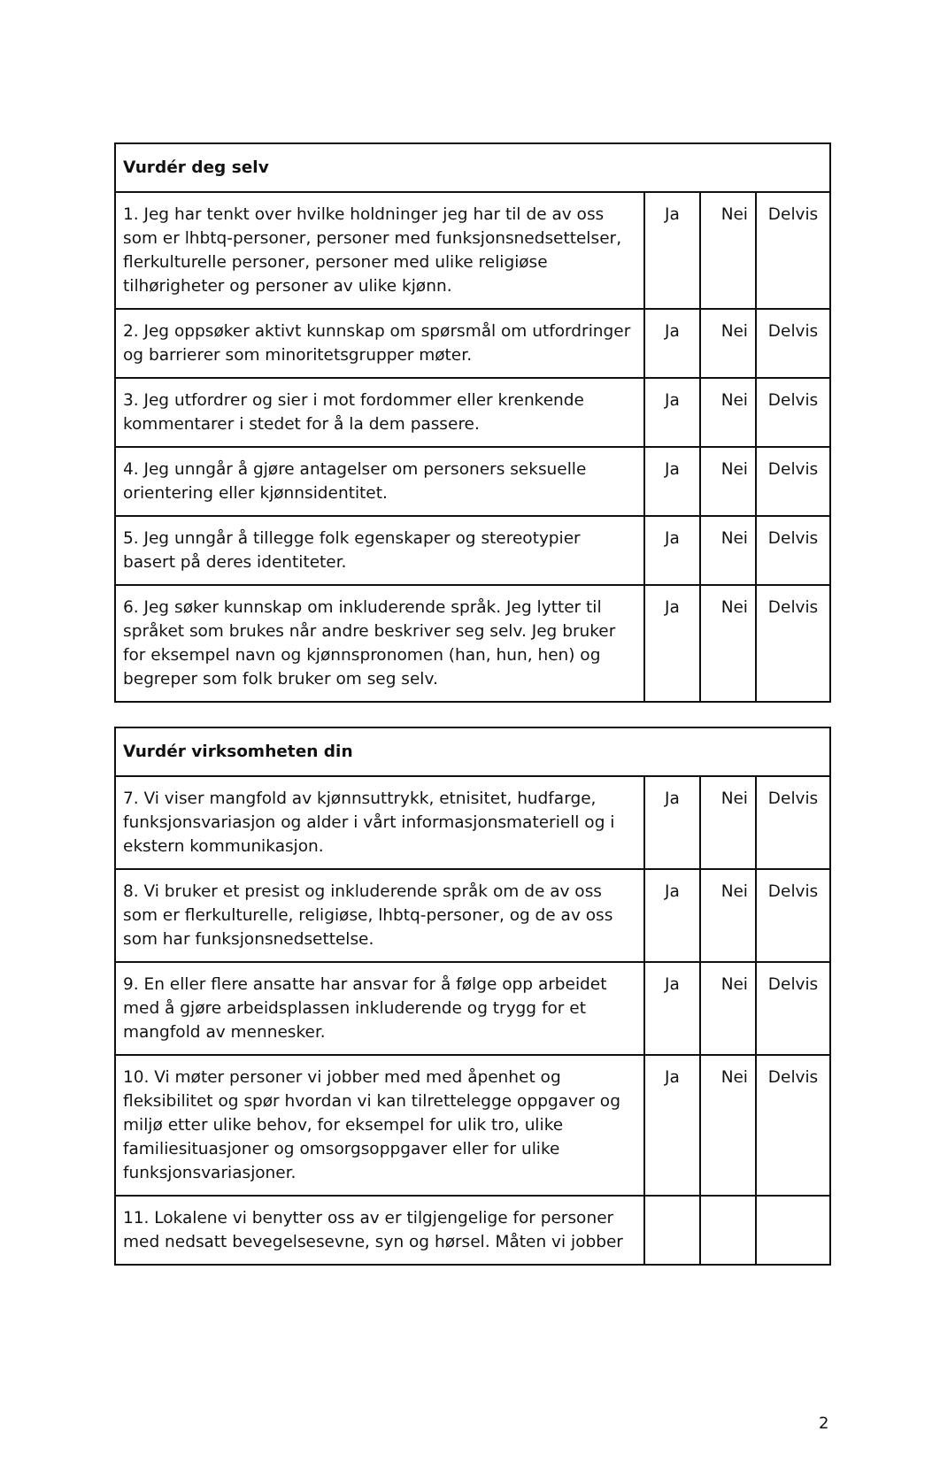| Vurdér deg selv | | | |
| --- | --- | --- | --- |
| 1. Jeg har tenkt over hvilke holdninger jeg har til de av oss som er lhbtq-personer, personer med funksjonsnedsettelser, flerkulturelle personer, personer med ulike religiøse tilhørigheter og personer av ulike kjønn. | Ja | Nei | Delvis |
| 2. Jeg oppsøker aktivt kunnskap om spørsmål om utfordringer og barrierer som minoritetsgrupper møter. | Ja | Nei | Delvis |
| 3. Jeg utfordrer og sier i mot fordommer eller krenkende kommentarer i stedet for å la dem passere. | Ja | Nei | Delvis |
| 4. Jeg unngår å gjøre antagelser om personers seksuelle orientering eller kjønnsidentitet. | Ja | Nei | Delvis |
| 5. Jeg unngår å tillegge folk egenskaper og stereotypier basert på deres identiteter. | Ja | Nei | Delvis |
| 6. Jeg søker kunnskap om inkluderende språk. Jeg lytter til språket som brukes når andre beskriver seg selv. Jeg bruker for eksempel navn og kjønnspronomen (han, hun, hen) og begreper som folk bruker om seg selv. | Ja | Nei | Delvis |
| Vurdér virksomheten din | | | |
| --- | --- | --- | --- |
| 7. Vi viser mangfold av kjønnsuttrykk, etnisitet, hudfarge, funksjonsvariasjon og alder i vårt informasjonsmateriell og i ekstern kommunikasjon. | Ja | Nei | Delvis |
| 8. Vi bruker et presist og inkluderende språk om de av oss som er flerkulturelle, religiøse, lhbtq-personer, og de av oss som har funksjonsnedsettelse. | Ja | Nei | Delvis |
| 9. En eller flere ansatte har ansvar for å følge opp arbeidet med å gjøre arbeidsplassen inkluderende og trygg for et mangfold av mennesker. | Ja | Nei | Delvis |
| 10. Vi møter personer vi jobber med med åpenhet og fleksibilitet og spør hvordan vi kan tilrettelegge oppgaver og miljø etter ulike behov, for eksempel for ulik tro, ulike familiesituasjoner og omsorgsoppgaver eller for ulike funksjonsvariasjoner. | Ja | Nei | Delvis |
| 11. Lokalene vi benytter oss av er tilgjengelige for personer med nedsatt bevegelsesevne, syn og hørsel. Måten vi jobber | | | |
2